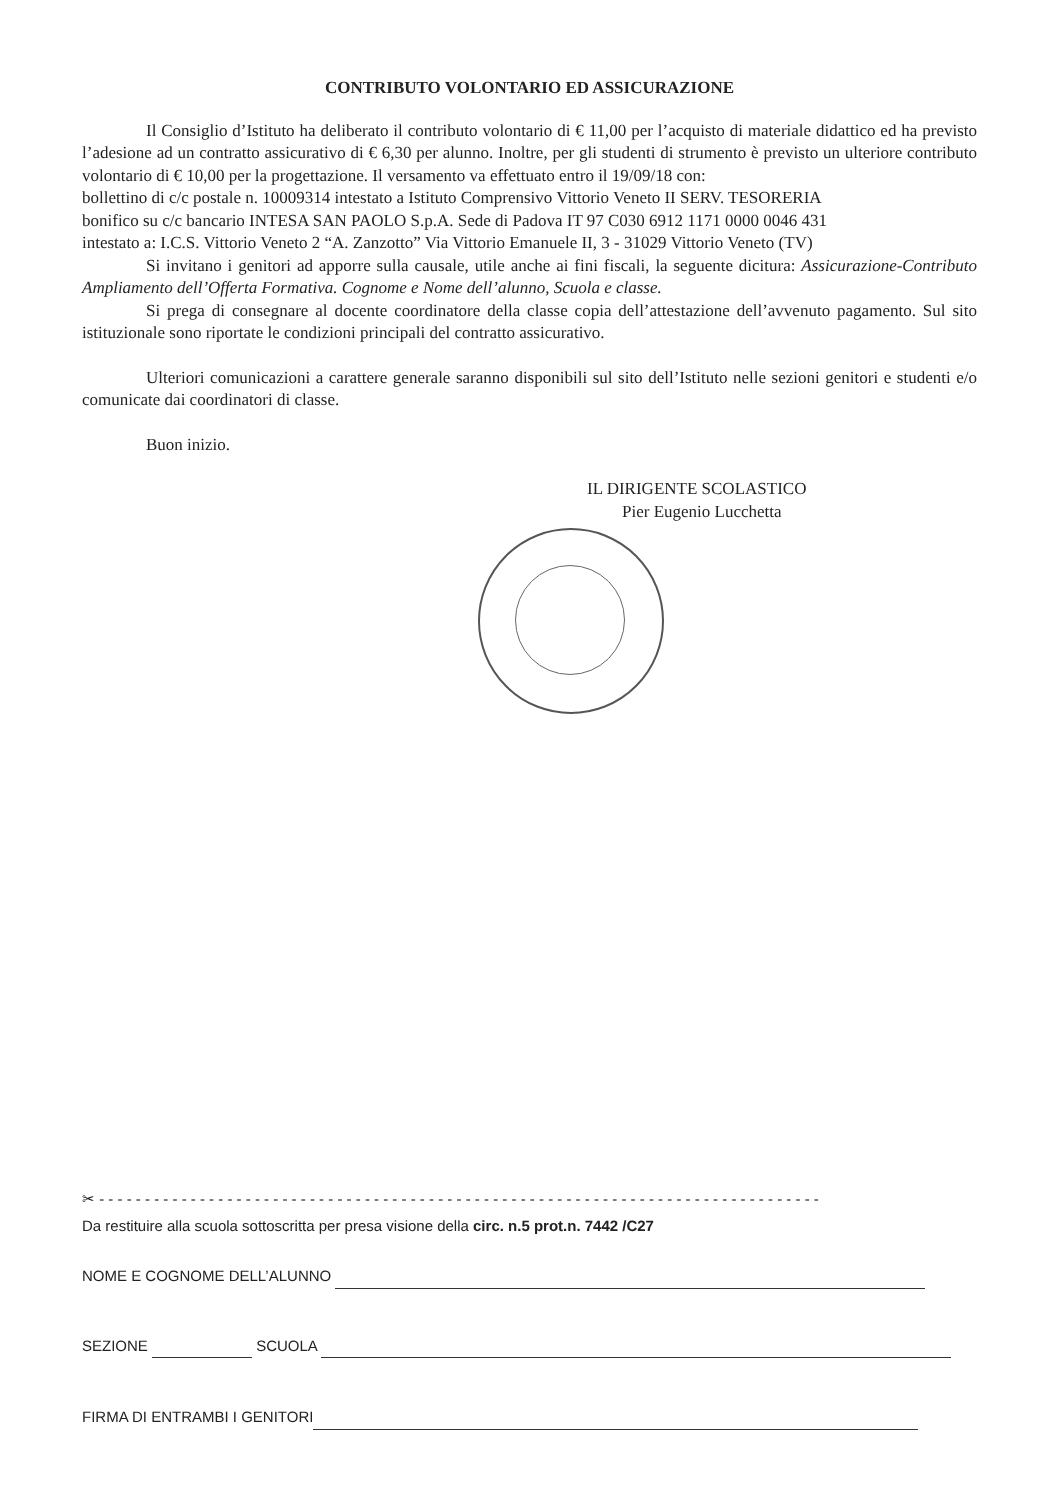CONTRIBUTO VOLONTARIO ED ASSICURAZIONE
Il Consiglio d’Istituto ha deliberato il contributo volontario di € 11,00 per l’acquisto di materiale didattico ed ha previsto l’adesione ad un contratto assicurativo di € 6,30 per alunno. Inoltre, per gli studenti di strumento è previsto un ulteriore contributo volontario di € 10,00 per la progettazione. Il versamento va effettuato entro il 19/09/18 con:
bollettino di c/c postale n. 10009314 intestato a Istituto Comprensivo Vittorio Veneto II SERV. TESORERIA
bonifico su c/c bancario INTESA SAN PAOLO S.p.A. Sede di Padova IT 97 C030 6912 1171 0000 0046 431
intestato a: I.C.S. Vittorio Veneto 2 “A. Zanzotto” Via Vittorio Emanuele II, 3 - 31029 Vittorio Veneto (TV)
Si invitano i genitori ad apporre sulla causale, utile anche ai fini fiscali, la seguente dicitura: Assicurazione-Contributo Ampliamento dell’Offerta Formativa. Cognome e Nome dell’alunno, Scuola e classe.
Si prega di consegnare al docente coordinatore della classe copia dell’attestazione dell’avvenuto pagamento. Sul sito istituzionale sono riportate le condizioni principali del contratto assicurativo.
Ulteriori comunicazioni a carattere generale saranno disponibili sul sito dell’Istituto nelle sezioni genitori e studenti e/o comunicate dai coordinatori di classe.
Buon inizio.
IL DIRIGENTE SCOLASTICO
Pier Eugenio Lucchetta
✂ - - - - - - - - - - - - - - - - - - - - - - - - - - - - - - - - - - - - - - - - - - - - - - - - - - - - - - - - - - - - - - - - - - - - - - - - - - - - - - -
Da restituire alla scuola sottoscritta per presa visione della circ. n.5 prot.n. 7442 /C27
NOME E COGNOME DELL’ALUNNO
SEZIONE SCUOLA
FIRMA DI ENTRAMBI I GENITORI